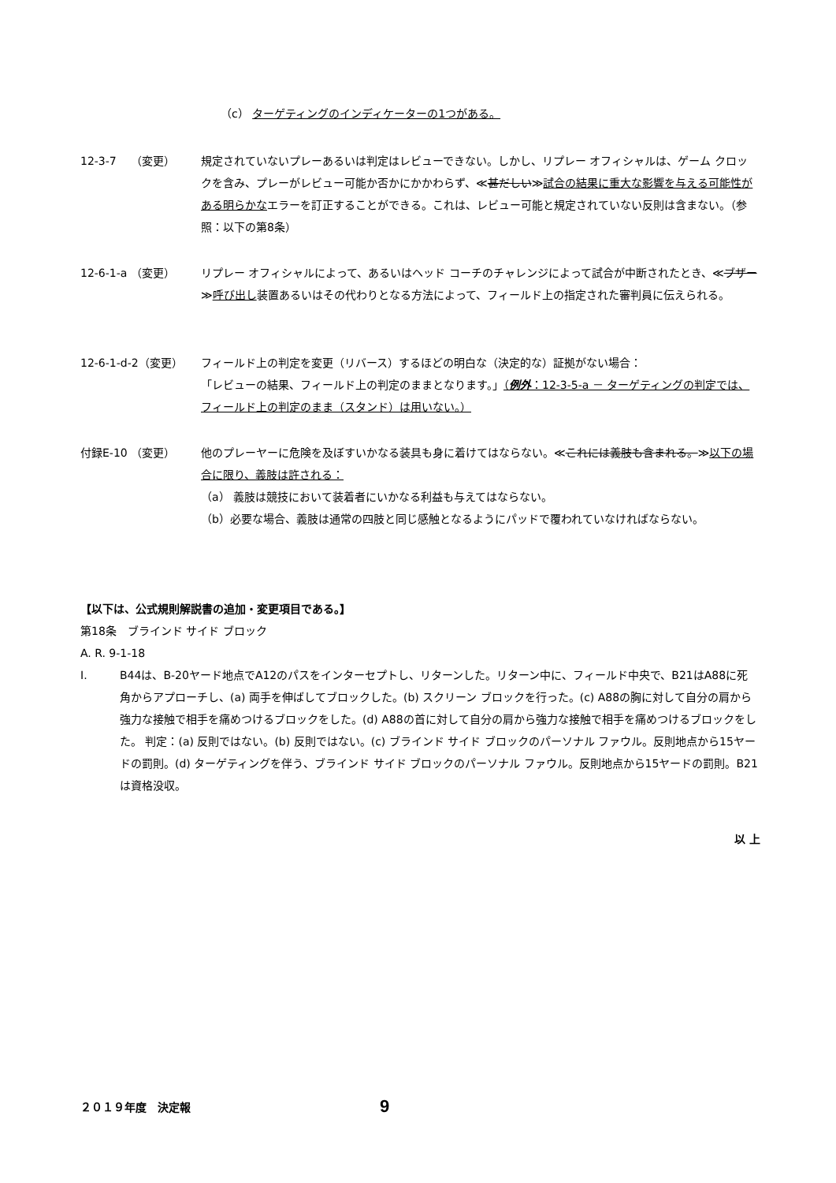（c） ターゲティングのインディケーターの1つがある。
12-3-7　 （変更） 規定されていないプレーあるいは判定はレビューできない。しかし、リプレー オフィシャルは、ゲーム クロックを含み、プレーがレビュー可能か否かにかかわらず、≪甚だしい≫試合の結果に重大な影響を与える可能性がある明らかなエラーを訂正することができる。これは、レビュー可能と規定されていない反則は含まない。（参照：以下の第8条）
12-6-1-a （変更） リプレー オフィシャルによって、あるいはヘッド コーチのチャレンジによって試合が中断されたとき、≪ブザー≫呼び出し装置あるいはその代わりとなる方法によって、フィールド上の指定された審判員に伝えられる。
12-6-1-d-2（変更） フィールド上の判定を変更（リバース）するほどの明白な（決定的な）証拠がない場合：
「レビューの結果、フィールド上の判定のままとなります。」（例外：12-3-5-a － ターゲティングの判定では、フィールド上の判定のまま（スタンド）は用いない。）
付録E-10 （変更） 他のプレーヤーに危険を及ぼすいかなる装具も身に着けてはならない。≪これには義肢も含まれる。≫以下の場合に限り、義肢は許される：
（a） 義肢は競技において装着者にいかなる利益も与えてはならない。
（b） 必要な場合、義肢は通常の四肢と同じ感触となるようにパッドで覆われていなければならない。
【以下は、公式規則解説書の追加・変更項目である。】
第18条　ブラインド サイド ブロック
A. R. 9-1-18
Ⅰ. B44は、B-20ヤード地点でA12のパスをインターセプトし、リターンした。リターン中に、フィールド中央で、B21はA88に死角からアプローチし、(a) 両手を伸ばしてブロックした。(b) スクリーン ブロックを行った。(c) A88の胸に対して自分の肩から強力な接触で相手を痛めつけるブロックをした。(d) A88の首に対して自分の肩から強力な接触で相手を痛めつけるブロックをした。 判定：(a) 反則ではない。(b) 反則ではない。(c) ブラインド サイド ブロックのパーソナル ファウル。反則地点から15ヤードの罰則。(d) ターゲティングを伴う、ブラインド サイド ブロックのパーソナル ファウル。反則地点から15ヤードの罰則。B21は資格没収。
以 上
２０１９年度　決定報 9